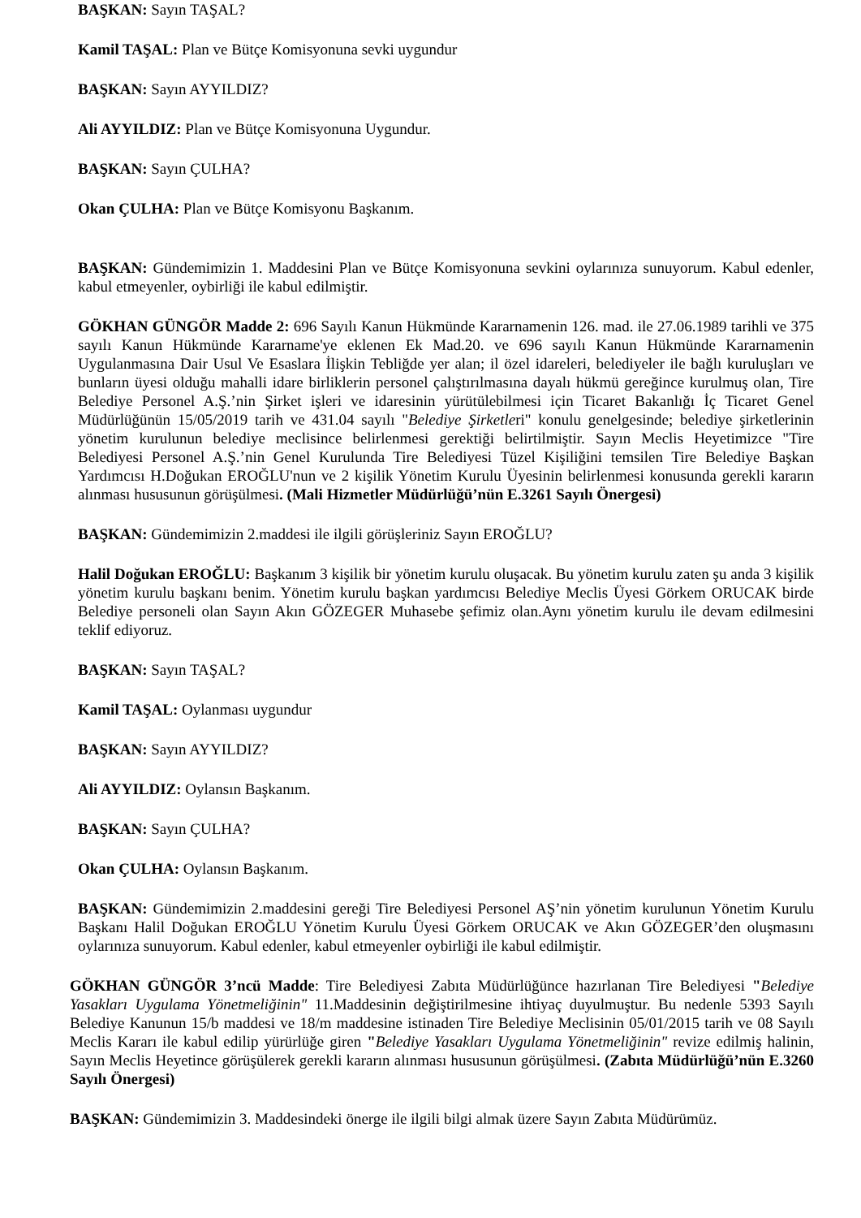BAŞKAN: Sayın TAŞAL?
Kamil TAŞAL: Plan ve Bütçe Komisyonuna sevki uygundur
BAŞKAN: Sayın AYYILDIZ?
Ali AYYILDIZ: Plan ve Bütçe Komisyonuna Uygundur.
BAŞKAN: Sayın ÇULHA?
Okan ÇULHA: Plan ve Bütçe Komisyonu Başkanım.
BAŞKAN: Gündemimizin 1. Maddesini Plan ve Bütçe Komisyonuna sevkini oylarınıza sunuyorum. Kabul edenler, kabul etmeyenler, oybirliği ile kabul edilmiştir.
GÖKHAN GÜNGÖR Madde 2: 696 Sayılı Kanun Hükmünde Kararnamenin 126. mad. ile 27.06.1989 tarihli ve 375 sayılı Kanun Hükmünde Kararname'ye eklenen Ek Mad.20. ve 696 sayılı Kanun Hükmünde Kararnamenin Uygulanmasına Dair Usul Ve Esaslara İlişkin Tebliğde yer alan; il özel idareleri, belediyeler ile bağlı kuruluşları ve bunların üyesi olduğu mahalli idare birliklerin personel çalıştırılmasına dayalı hükmü gereğince kurulmuş olan, Tire Belediye Personel A.Ş.’nin Şirket işleri ve idaresinin yürütülebilmesi için Ticaret Bakanlığı İç Ticaret Genel Müdürlüğünün 15/05/2019 tarih ve 431.04 sayılı "Belediye Şirketleri" konulu genelgesinde; belediye şirketlerinin yönetim kurulunun belediye meclisince belirlenmesi gerektiği belirtilmiştir. Sayın Meclis Heyetimizce "Tire Belediyesi Personel A.Ş.’nin Genel Kurulunda Tire Belediyesi Tüzel Kişiliğini temsilen Tire Belediye Başkan Yardımcısı H.Doğukan EROĞLU'nun ve 2 kişilik Yönetim Kurulu Üyesinin belirlenmesi konusunda gerekli kararın alınması hususunun görüşülmesi. (Mali Hizmetler Müdürlüğü’nün E.3261 Sayılı Önergesi)
BAŞKAN: Gündemimizin 2.maddesi ile ilgili görüşleriniz Sayın EROĞLU?
Halil Doğukan EROĞLU: Başkanım 3 kişilik bir yönetim kurulu oluşacak. Bu yönetim kurulu zaten şu anda 3 kişilik yönetim kurulu başkanı benim. Yönetim kurulu başkan yardımcısı Belediye Meclis Üyesi Görkem ORUCAK birde Belediye personeli olan Sayın Akın GÖZEGER Muhasebe şefimiz olan.Aynı yönetim kurulu ile devam edilmesini teklif ediyoruz.
BAŞKAN: Sayın TAŞAL?
Kamil TAŞAL: Oylanması uygundur
BAŞKAN: Sayın AYYILDIZ?
Ali AYYILDIZ: Oylansın Başkanım.
BAŞKAN: Sayın ÇULHA?
Okan ÇULHA: Oylansın Başkanım.
BAŞKAN: Gündemimizin 2.maddesini gereği Tire Belediyesi Personel AŞ’nin yönetim kurulunun Yönetim Kurulu Başkanı Halil Doğukan EROĞLU Yönetim Kurulu Üyesi Görkem ORUCAK ve Akın GÖZEGER’den oluşmasını oylarınıza sunuyorum. Kabul edenler, kabul etmeyenler oybirliği ile kabul edilmiştir.
GÖKHAN GÜNGÖR 3’ncü Madde: Tire Belediyesi Zabıta Müdürlüğünce hazırlanan Tire Belediyesi "Belediye Yasakları Uygulama Yönetmeliğinin" 11.Maddesinin değiştirilmesine ihtiyaç duyulmuştur. Bu nedenle 5393 Sayılı Belediye Kanunun 15/b maddesi ve 18/m maddesine istinaden Tire Belediye Meclisinin 05/01/2015 tarih ve 08 Sayılı Meclis Kararı ile kabul edilip yürürlüğe giren "Belediye Yasakları Uygulama Yönetmeliğinin" revize edilmiş halinin, Sayın Meclis Heyetince görüşülerek gerekli kararın alınması hususunun görüşülmesi. (Zabıta Müdürlüğü’nün E.3260 Sayılı Önergesi)
BAŞKAN: Gündemimizin 3. Maddesindeki önerge ile ilgili bilgi almak üzere Sayın Zabıta Müdürümüz.